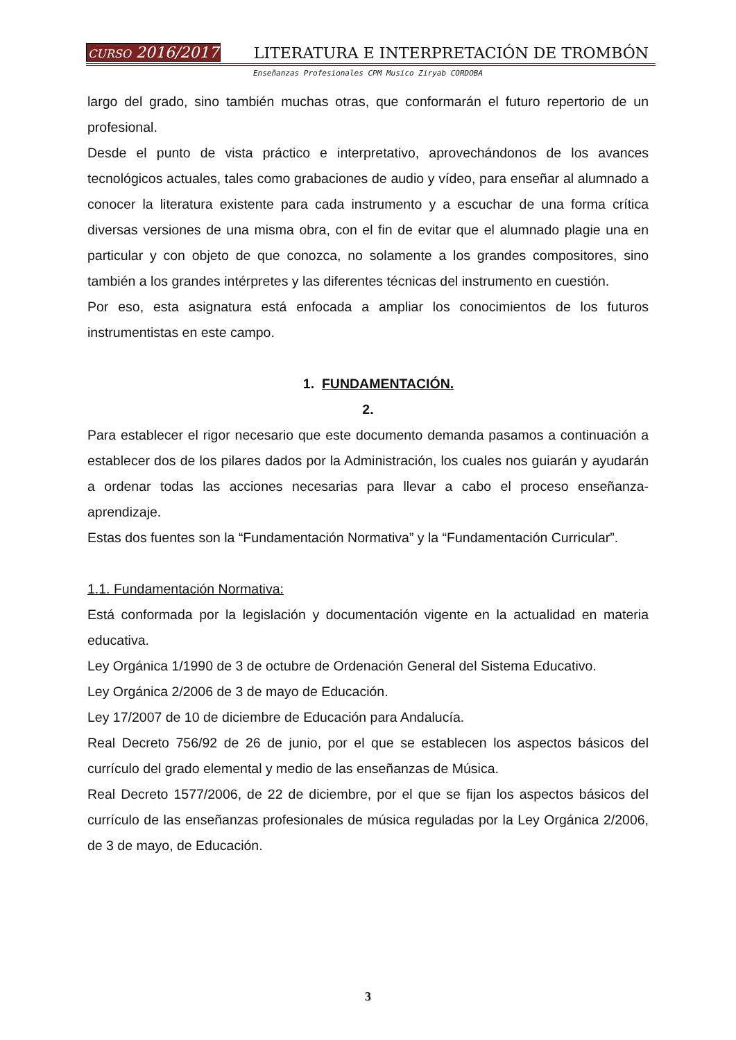CURSO 2016/2017 LITERATURA E INTERPRETACIÓN DE TROMBÓN
Enseñanzas Profesionales CPM Musico Ziryab CORDOBA
largo del grado, sino también muchas otras, que conformarán el futuro repertorio de un profesional.
Desde el punto de vista práctico e interpretativo, aprovechándonos de los avances tecnológicos actuales, tales como grabaciones de audio y vídeo, para enseñar al alumnado a conocer la literatura existente para cada instrumento y a escuchar de una forma crítica diversas versiones de una misma obra, con el fin de evitar que el alumnado plagie una en particular y con objeto de que conozca, no solamente a los grandes compositores, sino también a los grandes intérpretes y las diferentes técnicas del instrumento en cuestión.
Por eso, esta asignatura está enfocada a ampliar los conocimientos de los futuros instrumentistas en este campo.
1. FUNDAMENTACIÓN.
2.
Para establecer el rigor necesario que este documento demanda pasamos a continuación a establecer dos de los pilares dados por la Administración, los cuales nos guiarán y ayudarán a ordenar todas las acciones necesarias para llevar a cabo el proceso enseñanza-aprendizaje.
Estas dos fuentes son la “Fundamentación Normativa” y la “Fundamentación Curricular”.
1.1. Fundamentación Normativa:
Está conformada por la legislación y documentación vigente en la actualidad en materia educativa.
Ley Orgánica 1/1990 de 3 de octubre de Ordenación General del Sistema Educativo.
Ley Orgánica 2/2006 de 3 de mayo de Educación.
Ley 17/2007 de 10 de diciembre de Educación para Andalucía.
Real Decreto 756/92 de 26 de junio, por el que se establecen los aspectos básicos del currículo del grado elemental y medio de las enseñanzas de Música.
Real Decreto 1577/2006, de 22 de diciembre, por el que se fijan los aspectos básicos del currículo de las enseñanzas profesionales de música reguladas por la Ley Orgánica 2/2006, de 3 de mayo, de Educación.
3